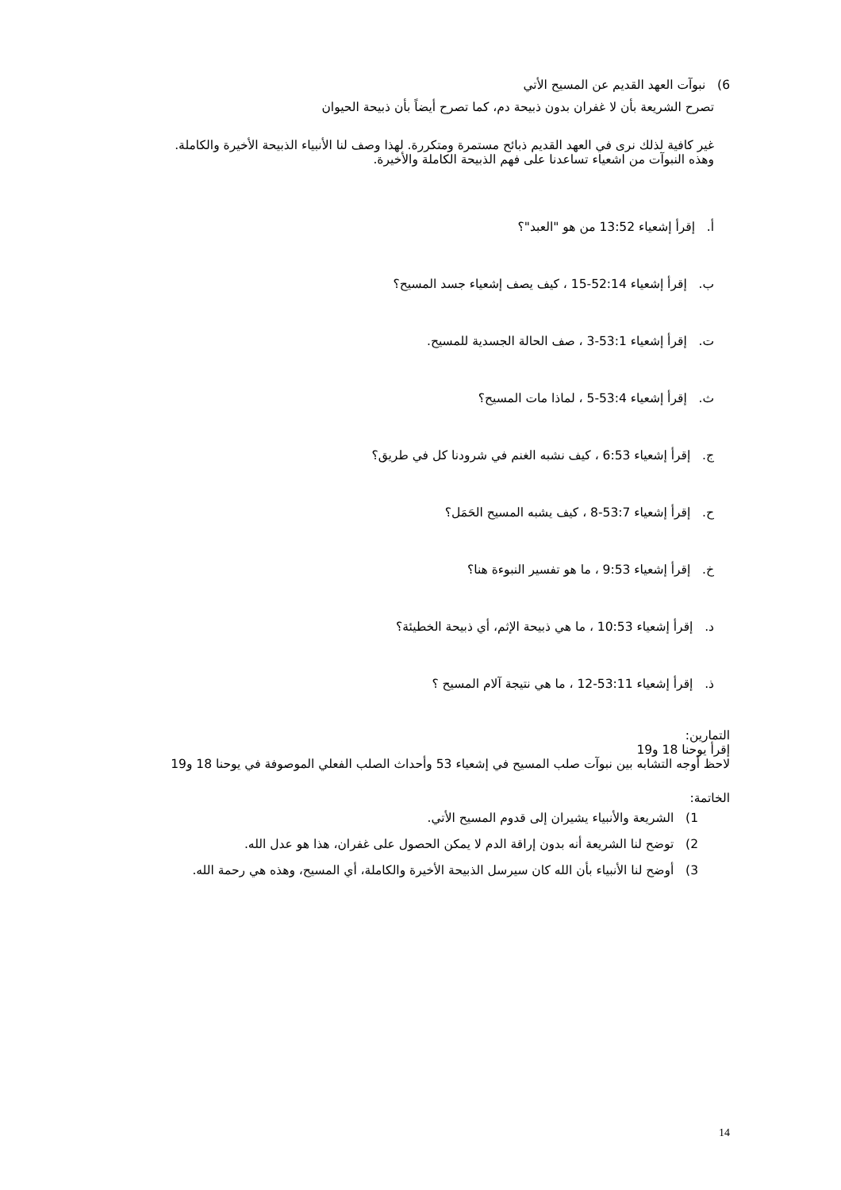6) نبوآت العهد القديم عن المسيح الأتي
تصرح الشريعة بأن لا غفران بدون ذبيحة دم، كما تصرح أيضاً بأن ذبيحة الحيوان
غير كافية لذلك نرى في العهد القديم ذبائح مستمرة ومتكررة. لهذا وصف لنا الأنبياء الذبيحة الأخيرة والكاملة. وهذه النبوآت من اشعياء تساعدنا على فهم الذبيحة الكاملة والأخيرة.
أ. إقرأ إشعياء 13:52 من هو "العبد"؟
ب. إقرأ إشعياء 52:14-15 ، كيف يصف إشعياء جسد المسيح؟
ت. إقرأ إشعياء 53:1-3 ، صف الحالة الجسدية للمسيح.
ث. إقرأ إشعياء 53:4-5 ، لماذا مات المسيح؟
ج. إقرأ إشعياء 6:53 ، كيف نشبه الغنم في شرودنا كل في طريق؟
ح. إقرأ إشعياء 53:7-8 ، كيف يشبه المسيح الحَمَل؟
خ. إقرأ إشعياء 9:53 ، ما هو تفسير النبوءة هنا؟
د. إقرأ إشعياء 10:53 ، ما هي ذبيحة الإثم، أي ذبيحة الخطيئة؟
ذ. إقرأ إشعياء 53:11-12 ، ما هي نتيجة آلام المسيح ؟
التمارين:
إقرأ يوحنا 18 و19
لاحظ أوجه التشابه بين نبوآت صلب المسيح في إشعياء 53 وأحداث الصلب الفعلي الموصوفة في يوحنا 18 و19
الخاتمة:
1) الشريعة والأنبياء يشيران إلى قدوم المسيح الأتي.
2) توضح لنا الشريعة أنه بدون إراقة الدم لا يمكن الحصول على غفران، هذا هو عدل الله.
3) أوضح لنا الأنبياء بأن الله كان سيرسل الذبيحة الأخيرة والكاملة، أي المسيح، وهذه هي رحمة الله.
14